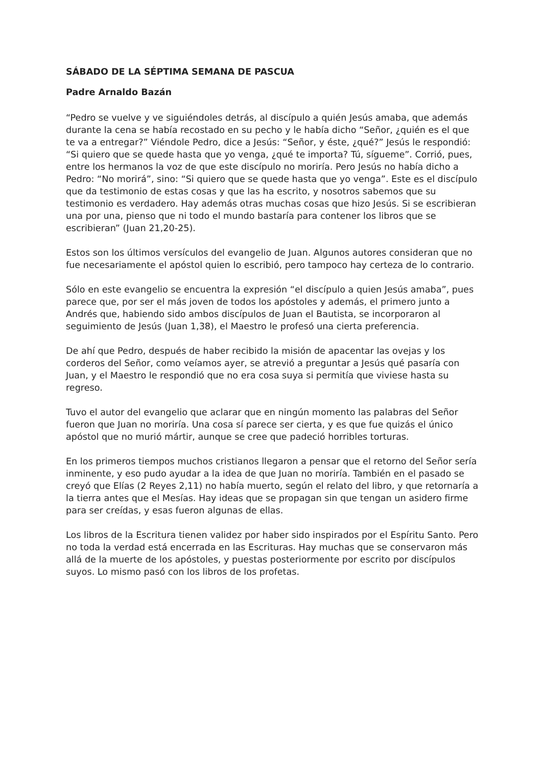SÁBADO DE LA SÉPTIMA SEMANA DE PASCUA
Padre Arnaldo Bazán
“Pedro se vuelve y ve siguiéndoles detrás, al discípulo a quién Jesús amaba, que además durante la cena se había recostado en su pecho y le había dicho “Señor, ¿quién es el que te va a entregar?” Viéndole Pedro, dice a Jesús: “Señor, y éste, ¿qué?” Jesús le respondió: “Si quiero que se quede hasta que yo venga, ¿qué te importa? Tú, sígueme”. Corrió, pues, entre los hermanos la voz de que este discípulo no moriría. Pero Jesús no había dicho a Pedro: “No morirá”, sino: “Si quiero que se quede hasta que yo venga”. Este es el discípulo que da testimonio de estas cosas y que las ha escrito, y nosotros sabemos que su testimonio es verdadero. Hay además otras muchas cosas que hizo Jesús. Si se escribieran una por una, pienso que ni todo el mundo bastaría para contener los libros que se escribieran” (Juan 21,20-25).
Estos son los últimos versículos del evangelio de Juan. Algunos autores consideran que no fue necesariamente el apóstol quien lo escribió, pero tampoco hay certeza de lo contrario.
Sólo en este evangelio se encuentra la expresión “el discípulo a quien Jesús amaba”, pues parece que, por ser el más joven de todos los apóstoles y además, el primero junto a Andrés que, habiendo sido ambos discípulos de Juan el Bautista, se incorporaron al seguimiento de Jesús (Juan 1,38), el Maestro le profesó una cierta preferencia.
De ahí que Pedro, después de haber recibido la misión de apacentar las ovejas y los corderos del Señor, como veíamos ayer, se atrevió a preguntar a Jesús qué pasaría con Juan, y el Maestro le respondió que no era cosa suya si permitía que viviese hasta su regreso.
Tuvo el autor del evangelio que aclarar que en ningún momento las palabras del Señor fueron que Juan no moriría. Una cosa sí parece ser cierta, y es que fue quizás el único apóstol que no murió mártir, aunque se cree que padeció horribles torturas.
En los primeros tiempos muchos cristianos llegaron a pensar que el retorno del Señor sería inminente, y eso pudo ayudar a la idea de que Juan no moriría. También en el pasado se creyó que Elías (2 Reyes 2,11) no había muerto, según el relato del libro, y que retornaría a la tierra antes que el Mesías. Hay ideas que se propagan sin que tengan un asidero firme para ser creídas, y esas fueron algunas de ellas.
Los libros de la Escritura tienen validez por haber sido inspirados por el Espíritu Santo. Pero no toda la verdad está encerrada en las Escrituras. Hay muchas que se conservaron más allá de la muerte de los apóstoles, y puestas posteriormente por escrito por discípulos suyos. Lo mismo pasó con los libros de los profetas.